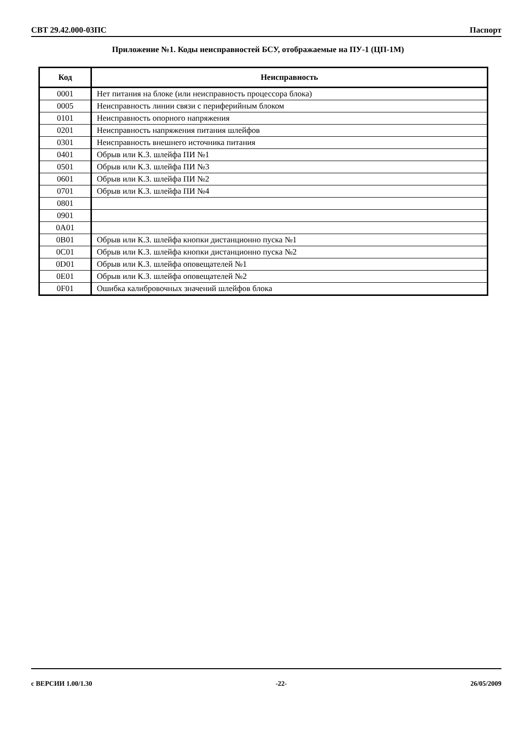СВТ 29.42.000-03ПС Паспорт
Приложение №1. Коды неисправностей БСУ, отображаемые на ПУ-1 (ЦП-1М)
| Код | Неисправность |
| --- | --- |
| 0001 | Нет питания на блоке (или неисправность процессора блока) |
| 0005 | Неисправность линии связи с периферийным блоком |
| 0101 | Неисправность опорного напряжения |
| 0201 | Неисправность напряжения питания шлейфов |
| 0301 | Неисправность внешнего источника питания |
| 0401 | Обрыв или К.З. шлейфа ПИ №1 |
| 0501 | Обрыв или К.З. шлейфа ПИ №3 |
| 0601 | Обрыв или К.З. шлейфа ПИ №2 |
| 0701 | Обрыв или К.З. шлейфа ПИ №4 |
| 0801 | |
| 0901 | |
| 0A01 | |
| 0B01 | Обрыв или К.З. шлейфа кнопки дистанционно пуска №1 |
| 0C01 | Обрыв или К.З. шлейфа кнопки дистанционно пуска №2 |
| 0D01 | Обрыв или К.З. шлейфа оповещателей №1 |
| 0E01 | Обрыв или К.З. шлейфа оповещателей №2 |
| 0F01 | Ошибка калибровочных значений шлейфов блока |
с ВЕРСИИ 1.00/1.30 -22- 26/05/2009